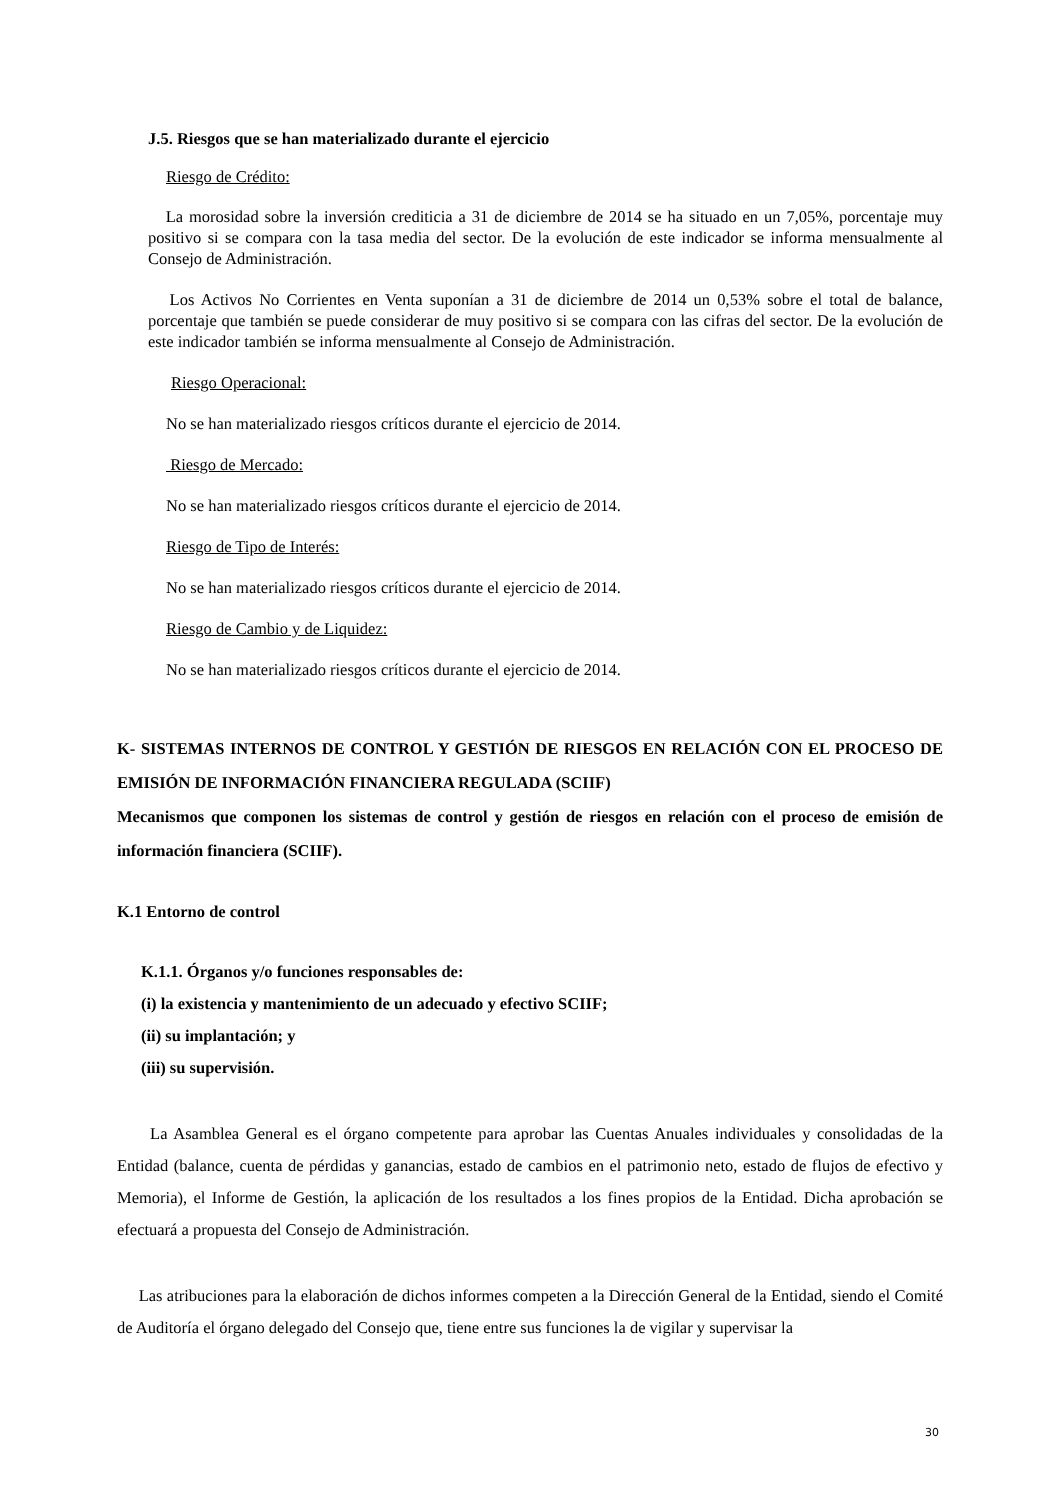J.5. Riesgos que se han materializado durante el ejercicio
Riesgo de Crédito:
La morosidad sobre la inversión crediticia a 31 de diciembre de 2014 se ha situado en un 7,05%, porcentaje muy positivo si se compara con la tasa media del sector. De la evolución de este indicador se informa mensualmente al Consejo de Administración.
Los Activos No Corrientes en Venta suponían a 31 de diciembre de 2014 un 0,53% sobre el total de balance, porcentaje que también se puede considerar de muy positivo si se compara con las cifras del sector. De la evolución de este indicador también se informa mensualmente al Consejo de Administración.
Riesgo Operacional:
No se han materializado riesgos críticos durante el ejercicio de 2014.
Riesgo de Mercado:
No se han materializado riesgos críticos durante el ejercicio de 2014.
Riesgo de Tipo de Interés:
No se han materializado riesgos críticos durante el ejercicio de 2014.
Riesgo de Cambio y de Liquidez:
No se han materializado riesgos críticos durante el ejercicio de 2014.
K- SISTEMAS INTERNOS DE CONTROL Y GESTIÓN DE RIESGOS EN RELACIÓN CON EL PROCESO DE EMISIÓN DE INFORMACIÓN FINANCIERA REGULADA (SCIIF)
Mecanismos que componen los sistemas de control y gestión de riesgos en relación con el proceso de emisión de información financiera (SCIIF).
K.1 Entorno de control
K.1.1. Órganos y/o funciones responsables de:
(i) la existencia y mantenimiento de un adecuado y efectivo SCIIF;
(ii) su implantación; y
(iii) su supervisión.
La Asamblea General es el órgano competente para aprobar las Cuentas Anuales individuales y consolidadas de la Entidad (balance, cuenta de pérdidas y ganancias, estado de cambios en el patrimonio neto, estado de flujos de efectivo y Memoria), el Informe de Gestión, la aplicación de los resultados a los fines propios de la Entidad. Dicha aprobación se efectuará a propuesta del Consejo de Administración.
Las atribuciones para la elaboración de dichos informes competen a la Dirección General de la Entidad, siendo el Comité de Auditoría el órgano delegado del Consejo que, tiene entre sus funciones la de vigilar y supervisar la
30